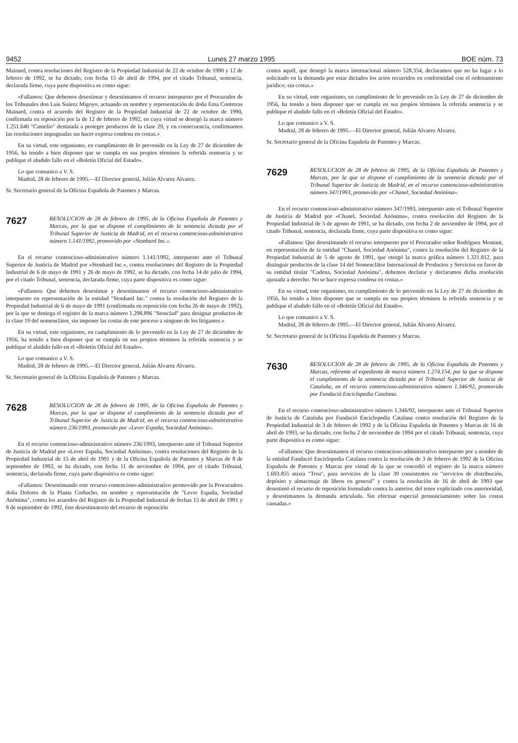9452 Lunes 27 marzo 1995 BOE núm. 73
Mainard, contra resoluciones del Registro de la Propiedad Industrial de 22 de octubre de 1990 y 12 de febrero de 1992, se ha dictado, con fecha 15 de abril de 1994, por el citado Tribunal, sentencia, declarada firme, cuya parte dispositiva es como sigue:
«Fallamos: Que debemos desestimar y desestimamos el recurso interpuesto por el Procurador de los Tribunales don Luis Suárez Migoyo, actuando en nombre y representación de doña Ema Contreras Mainard, contra el acuerdo del Registro de la Propiedad Industrial de 22 de octubre de 1990, confirmada en reposición por la de 12 de febrero de 1992, en cuya virtud se denegó la marca número 1.251.640 "Camelio" destinada a proteger productos de la clase 29, y en consecuencia, confirmamos las resoluciones impugnadas sin hacer expresa condena en costas.»
En su virtud, este organismo, en cumplimiento de lo prevenido en la Ley de 27 de diciembre de 1956, ha tenido a bien disponer que se cumpla en sus propios términos la referida sentencia y se publique el aludido fallo en el «Boletín Oficial del Estado».
Lo que comunico a V. S.
Madrid, 28 de febrero de 1995.—El Director general, Julián Alvarez Alvarez.
Sr. Secretario general de la Oficina Española de Patentes y Marcas.
7627
RESOLUCION de 28 de febrero de 1995, de la Oficina Española de Patentes y Marcas, por la que se dispone el cumplimiento de la sentencia dictada por el Tribunal Superior de Justicia de Madrid, en el recurso contencioso-administrativo número 1.141/1992, promovido por «Stonhard Inc.».
En el recurso contencioso-administrativo número 1.141/1992, interpuesto ante el Tribunal Superior de Justicia de Madrid por «Stonhard Inc.», contra resoluciones del Registro de la Propiedad Industrial de 6 de mayo de 1991 y 26 de mayo de 1992, se ha dictado, con fecha 14 de julio de 1994, por el citado Tribunal, sentencia, declarada firme, cuya parte dispositiva es como sigue:
«Fallamos: Que debemos desestimar y desestimamos el recurso contencioso-administrativo interpuesto en representación de la entidad "Stonhard Inc." contra la resolución del Registro de la Propiedad Industrial de 6 de mayo de 1991 (confirmada en reposición con fecha 26 de mayo de 1992), por la que se deniega el registro de la marca número 1.298.896 "Stonclad" para designar productos de la clase 19 del nomenclátor, sin imponer las costas de este proceso a ninguno de los litigantes.»
En su virtud, este organismo, en cumplimiento de lo prevenido en la Ley de 27 de diciembre de 1956, ha tenido a bien disponer que se cumpla en sus propios términos la referida sentencia y se publique el aludido fallo en el «Boletín Oficial del Estado».
Lo que comunico a V. S.
Madrid, 28 de febrero de 1995.—El Director general, Julián Alvarez Alvarez.
Sr. Secretario general de la Oficina Española de Patentes y Marcas.
7628
RESOLUCION de 28 de febrero de 1995, de la Oficina Española de Patentes y Marcas, por la que se dispone el cumplimiento de la sentencia dictada por el Tribunal Superior de Justicia de Madrid, en el recurso contencioso-administrativo número 236/1993, promovido por «Lever España, Sociedad Anónima».
En el recurso contencioso-administrativo número 236/1993, interpuesto ante el Tribunal Superior de Justicia de Madrid por «Lever España, Sociedad Anónima», contra resoluciones del Registro de la Propiedad Industrial de 15 de abril de 1991 y de la Oficina Española de Patentes y Marcas de 8 de septiembre de 1992, se ha dictado, con fecha 11 de noviembre de 1994, por el citado Tribunal, sentencia, declarada firme, cuya parte dispositiva es como sigue:
«Fallamos: Desestimando este recurso contencioso-administrativo promovido por la Procuradora doña Dolores de la Planta Corbacho, en nombre y representación de "Lever España, Sociedad Anónima", contra los acuerdos del Registro de la Propiedad Industrial de fechas 15 de abril de 1991 y 8 de septiembre de 1992, éste desestimatorio del recurso de reposición
contra aquél, que denegó la marca internacional número 528.354, declaramos que no ha lugar a lo solicitado en la demanda por estar dictados los actos recurridos en conformidad con el ordenamiento jurídico; sin costas.»
En su virtud, este organismo, en cumplimiento de lo prevenido en la Ley de 27 de diciembre de 1956, ha tenido a bien disponer que se cumpla en sus propios términos la referida sentencia y se publique el aludido fallo en el «Boletín Oficial del Estado».
Lo que comunico a V. S.
Madrid, 28 de febrero de 1995.—El Director general, Julián Alvarez Alvarez.
Sr. Secretario general de la Oficina Española de Patentes y Marcas.
7629
RESOLUCION de 28 de febrero de 1995, de la Oficina Española de Patentes y Marcas, por la que se dispone el cumplimiento de la sentencia dictada por el Tribunal Superior de Justicia de Madrid, en el recurso contencioso-administrativo número 347/1993, promovido por «Chanel, Sociedad Anónima».
En el recurso contencioso-administrativo número 347/1993, interpuesto ante el Tribunal Superior de Justicia de Madrid por «Chanel, Sociedad Anónima», contra resolución del Registro de la Propiedad Industrial de 5 de agosto de 1991, se ha dictado, con fecha 2 de noviembre de 1994, por el citado Tribunal, sentencia, declarada firme, cuya parte dispositiva es como sigue:
«Fallamos: Que desestimando el recurso interpuesto por el Procurador señor Rodríguez Montaut, en representación de la entidad "Chanel, Sociedad Anónima", contra la resolución del Registro de la Propiedad Industrial de 5 de agosto de 1991, que otorgó la marca gráfica número 1.321.812, para distinguir productos de la clase 14 del Nomenclátor Internacional de Productos y Servicios en favor de su entidad titular "Cadena, Sociedad Anónima", debemos declarar y declaramos dicha resolución ajustada a derecho. No se hace expresa condena en costas.»
En su virtud, este organismo, en cumplimiento de lo prevenido en la Ley de 27 de diciembre de 1956, ha tenido a bien disponer que se cumpla en sus propios términos la referida sentencia y se publique el aludido fallo en el «Boletín Oficial del Estado».
Lo que comunico a V. S.
Madrid, 28 de febrero de 1995.—El Director general, Julián Alvarez Alvarez.
Sr. Secretario general de la Oficina Española de Patentes y Marcas.
7630
RESOLUCION de 28 de febrero de 1995, de la Oficina Española de Patentes y Marcas, referente al expediente de marca número 1.274.154, por la que se dispone el cumplimiento de la sentencia dictada por el Tribunal Superior de Justicia de Cataluña, en el recurso contencioso-administrativo número 1.346/92, promovido por Fundació Enciclopedia Catalana.
En el recurso contencioso-administrativo número 1.346/92, interpuesto ante el Tribunal Superior de Justicia de Cataluña por Fundació Enciclopedia Catalana contra resolución del Registro de la Propiedad Industrial de 3 de febrero de 1992 y de la Oficina Española de Patentes y Marcas de 16 de abril de 1993, se ha dictado, con fecha 2 de noviembre de 1994 por el citado Tribunal, sentencia, cuya parte dispositiva es como sigue:
«Fallamos: Que desestimamos el recurso contencioso-administrativo interpuesto por a nombre de la entidad Fundació Enciclopedia Catalana contra la resolución de 3 de febrero de 1992 de la Oficina Española de Patentes y Marcas por virtud de la que se concedió el registro de la marca número 1.693.855 mixta "Troa", para servicios de la clase 39 consistentes en "servicios de distribución, depósito y almacenaje de libros en general" y contra la resolución de 16 de abril de 1993 que desestimó el recurso de reposición formulado contra la anterior, del tenor explicitado con anterioridad, y desestimamos la demanda articulada. Sin efectuar especial pronunciamiento sobre las costas causadas.»